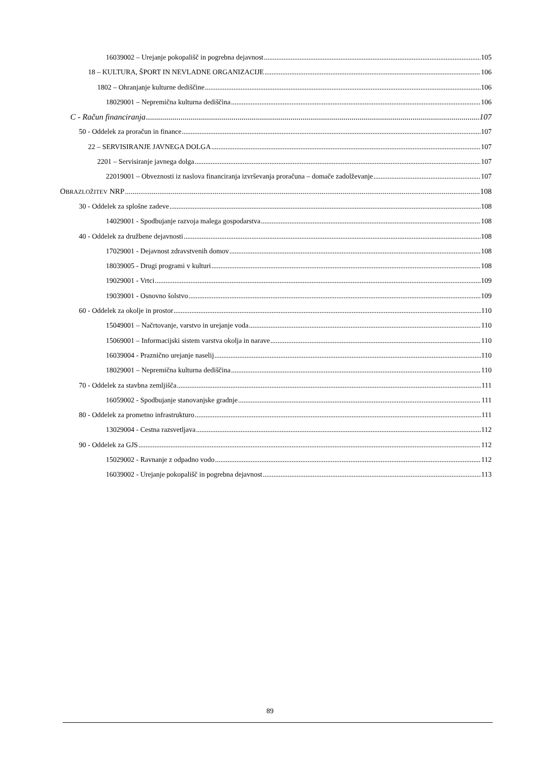16039002 – Urejanje pokopališč in pogrebna dejavnost 105
18 – KULTURA, ŠPORT IN NEVLADNE ORGANIZACIJE 106
1802 – Ohranjanje kulturne dediščine 106
18029001 – Nepremična kulturna dediščina 106
C - Račun financiranja 107
50 - Oddelek za proračun in finance 107
22 – SERVISIRANJE JAVNEGA DOLGA 107
2201 – Servisiranje javnega dolga 107
22019001 – Obveznosti iz naslova financiranja izvrševanja proračuna – domače zadolževanje 107
OBRAZLOŽITEV NRP 108
30 - Oddelek za splošne zadeve 108
14029001 - Spodbujanje razvoja malega gospodarstva 108
40 - Oddelek za družbene dejavnosti 108
17029001 - Dejavnost zdravstvenih domov 108
18039005 - Drugi programi v kulturi 108
19029001 - Vrtci 109
19039001 - Osnovno šolstvo 109
60 - Oddelek za okolje in prostor 110
15049001 – Načrtovanje, varstvo in urejanje voda 110
15069001 – Informacijski sistem varstva okolja in narave 110
16039004 - Praznično urejanje naselij 110
18029001 – Nepremična kulturna dediščina 110
70 - Oddelek za stavbna zemljišča 111
16059002 - Spodbujanje stanovanjske gradnje 111
80 - Oddelek za prometno infrastrukturo 111
13029004 - Cestna razsvetljava 112
90 - Oddelek za GJS 112
15029002 - Ravnanje z odpadno vodo 112
16039002 - Urejanje pokopališč in pogrebna dejavnost 113
89